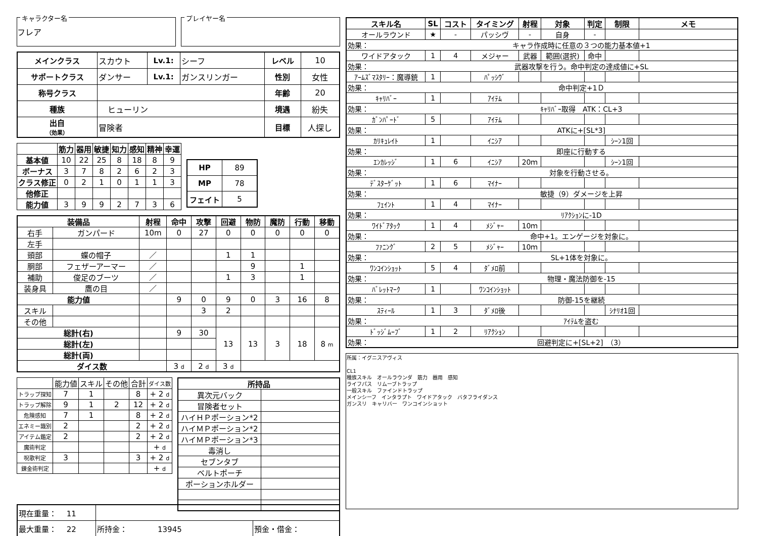キャラクター名
フレア
プレイヤー名
| メインクラス | スカウト | Lv.1: | シーフ | レベル | 10 |
| サポートクラス | ダンサー | Lv.1: | ガンスリンガー | 性別 | 女性 |
| 称号クラス | | | | 年齢 | 20 |
| 種族 | ヒューリン | | | 境遇 | 紛失 |
| 出自 （効果） | 冒険者 | | | 目標 | 人探し |
| | 筋力 | 器用 | 敏捷 | 知力 | 感知 | 精神 | 幸運 |
| --- | --- | --- | --- | --- | --- | --- | --- |
| 基本値 | 10 | 22 | 25 | 8 | 18 | 8 | 9 |
| ボーナス | 3 | 7 | 8 | 2 | 6 | 2 | 3 |
| クラス修正 | 0 | 2 | 1 | 0 | 1 | 1 | 3 |
| 他修正 | | | | | | | |
| 能力値 | 3 | 9 | 9 | 2 | 7 | 3 | 6 |
| HP | 89 |
| MP | 78 |
| フェイト | 5 |
| 装備品 | | 射程 | 命中 | 攻撃 | 回避 | 物防 | 魔防 | 行動 | 移動 |
| --- | --- | --- | --- | --- | --- | --- | --- | --- | --- |
| 右手 | ガンパード | 10m | 0 | 27 | 0 | 0 | 0 | 0 | 0 |
| 左手 | | | | | | | | | |
| 頭部 | 蝶の帽子 | ／ | | | 1 | 1 | | | |
| 胴部 | フェザーアーマー | ／ | | | | 9 | | 1 | |
| 補助 | 俊足のブーツ | ／ | | | 1 | 3 | | 1 | |
| 装身具 | 鷹の目 | ／ | | | | | | | |
| 能力値 | | | 9 | 0 | 9 | 0 | 3 | 16 | 8 |
| スキル | | | | 3 | 2 | | | | |
| その他 | | | | | | | | | |
| 総計(右) | | | 9 | 30 | 13 | 13 | 3 | 18 | 8 m |
| 総計(左) | | | | | | | | | |
| 総計(両) | | | | | | | | | |
| ダイス数 | | | 3 d | 2 d | 3 d | | | | |
| | 能力値 | スキル | その他 | 合計 | ダイス数 |
| トラップ探知 | 7 | 1 | | 8 | + 2 d |
| トラップ解除 | 9 | 1 | 2 | 12 | + 2 d |
| 危険感知 | 7 | 1 | | 8 | + 2 d |
| エネミー識別 | 2 | | | 2 | + 2 d |
| アイテム鑑定 | 2 | | | 2 | + 2 d |
| 魔術判定 | | | | | + d |
| 呪歌判定 | 3 | | | 3 | + 2 d |
| 錬金術判定 | | | | | + d |
| 所持品 | |
| --- | --- |
| 異次元バック | |
| 冒険者セット | |
| ハイＨＰポーション*2 | |
| ハイＭＰポーション*2 | |
| ハイＭＰポーション*3 | |
| 毒消し | |
| セブンタブ | |
| ベルトポーチ | |
| ポーションホルダー | |
| 現在重量： 11 | | |
| 最大重量： 22 | 所持金： 13945 | 預金・借金： |
| スキル名 | SL | コスト | タイミング | 射程 | 対象 | 判定 | 制限 | メモ |
| --- | --- | --- | --- | --- | --- | --- | --- | --- |
| オールラウンド | ★ | - | パッシヴ | - | 自身 | - | | |
| 効果： | キャラ作成時に任意の３つの能力基本値+1 | | | | | | | |
| ワイドアタック | 1 | 4 | メジャー | 武器 | 範囲(選択) | 命中 | | |
| 効果： | 武器攻撃を行う。命中判定の達成値に+SL | | | | | | | |
| ｱｰﾑｽﾞﾏｽﾀﾘｰ：魔導銃 | 1 | | ﾊﾟｯｼｳﾞ | | | | | |
| 効果： | 命中判定+1Ｄ | | | | | | | |
| ｷｬﾘﾊﾞｰ | 1 | | ｱｲﾃﾑ | | | | | |
| 効果： | ｷｬﾘﾊﾞｰ取得 ATK：CL+3 | | | | | | | |
| ｶﾞﾝﾊﾟｰﾄﾞ | 5 | | ｱｲﾃﾑ | | | | | |
| 効果： | ATKに+[SL*3] | | | | | | | |
| ｶﾘｷｭﾚｲﾄ | 1 | | ｲﾆｼｱ | | | | ｼｰﾝ1回 | |
| 効果： | 即座に行動する | | | | | | | |
| ｴﾝｶﾚｯｼﾞ | 1 | 6 | ｲﾆｼｱ | 20ｍ | | | ｼｰﾝ1回 | |
| 効果： | 対象を行動させる。 | | | | | | | |
| ﾃﾞｽﾀｰｹﾞｯﾄ | 1 | 6 | ﾏｲﾅｰ | | | | | |
| 効果： | 敏捷（9）ダメージを上昇 | | | | | | | |
| ﾌｪｲﾝﾄ | 1 | 4 | ﾏｲﾅｰ | | | | | |
| 効果： | ﾘｱｸｼｮﾝに-1D | | | | | | | |
| ﾜｲﾄﾞｱﾀｯｸ | 1 | 4 | ﾒｼﾞｬｰ | 10ｍ | | | | |
| 効果： | 命中+1。エンゲージを対象に。 | | | | | | | |
| ﾌｧﾆﾝｸﾞ | 2 | 5 | ﾒｼﾞｬｰ | 10ｍ | | | | |
| 効果： | SL+1体を対象に。 | | | | | | | |
| ﾜﾝｺｲﾝｼｮｯﾄ | 5 | 4 | ﾀﾞﾒﾛ前 | | | | | |
| 効果： | 物理・魔法防御を-15 | | | | | | | |
| ﾊﾞﾚｯﾄﾏｰｸ | 1 | | ﾜﾝｺｲﾝｼｮｯﾄ | | | | | |
| 効果： | 防御-15を継続 | | | | | | | |
| ｽﾃｨｰﾙ | 1 | 3 | ﾀﾞﾒﾛ後 | | | | ｼﾅﾘｵ1回 | |
| 効果： | ｱｲﾃﾑを盗む | | | | | | | |
| ﾄﾞｯｼﾞﾑｰﾌﾞ | 1 | 2 | ﾘｱｸｼｮﾝ | | | | | |
| 効果： | 回避判定に+[SL+2] （3） | | | | | | | |
所属：イグニスアヴィス
CL1
種族スキル　オールラウンダ　筋力　器用　感知
ライフパス　リムーブトラップ
一般スキル　ファインドトラップ
メインシーフ　インタラプト　ワイドアタック　バタフライダンス
ガンスリ　キャリバー　ワンコインショット